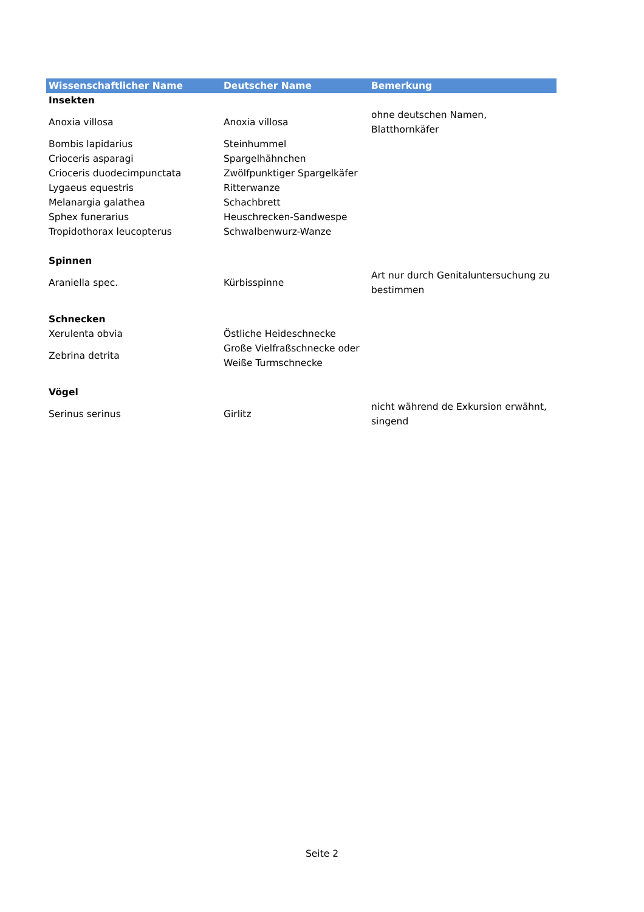| Wissenschaftlicher Name | Deutscher Name | Bemerkung |
| --- | --- | --- |
| Insekten | | |
| Anoxia villosa | Anoxia villosa | ohne deutschen Namen, Blatthornkäfer |
| Bombis lapidarius | Steinhummel | |
| Crioceris asparagi | Spargelhähnchen | |
| Crioceris duodecimpunctata | Zwölfpunktiger Spargelkäfer | |
| Lygaeus equestris | Ritterwanze | |
| Melanargia galathea | Schachbrett | |
| Sphex funerarius | Heuschrecken-Sandwespe | |
| Tropidothorax leucopterus | Schwalbenwurz-Wanze | |
| Spinnen | | |
| Araniella spec. | Kürbisspinne | Art nur durch Genitaluntersuchung zu bestimmen |
| Schnecken | | |
| Xerulenta obvia | Östliche Heideschnecke | |
| Zebrina detrita | Große Vielfraßschnecke oder Weiße Turmschnecke | |
| Vögel | | |
| Serinus serinus | Girlitz | nicht während de Exkursion erwähnt, singend |
Seite 2